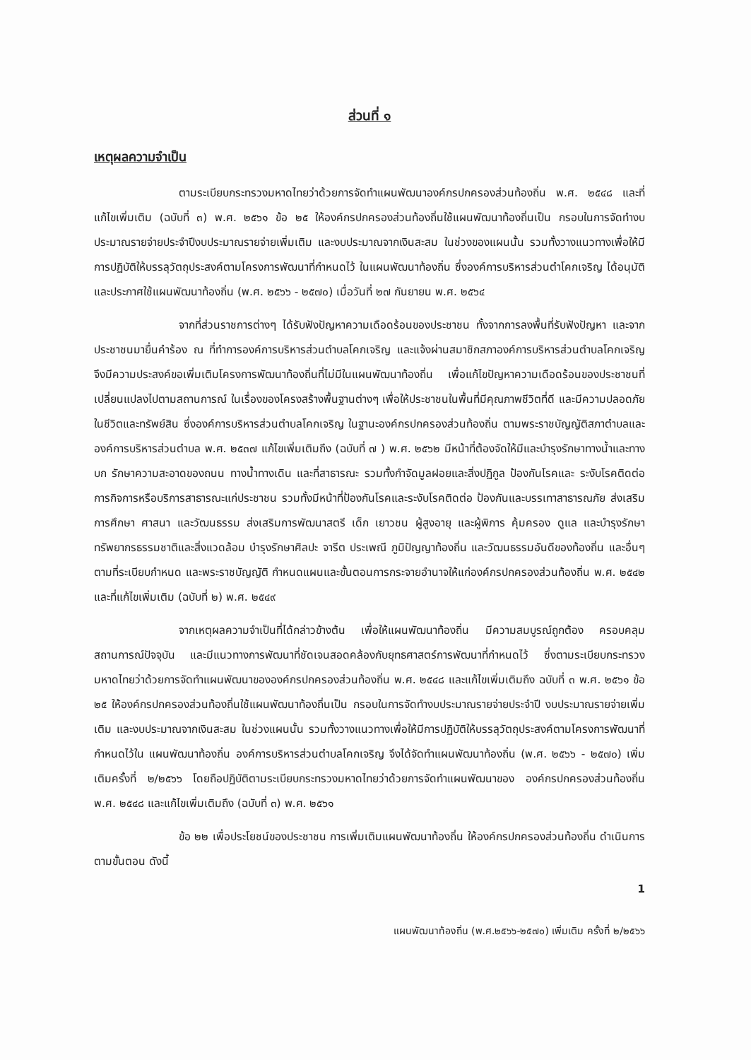ส่วนที่ ๑
เหตุผลความจำเป็น
ตามระเบียบกระทรวงมหาดไทยว่าด้วยการจัดทำแผนพัฒนาองค์กรปกครองส่วนท้องถิ่น พ.ศ. ๒๕๔๘ และที่แก้ไขเพิ่มเติม (ฉบับที่ ๓) พ.ศ. ๒๕๖๑ ข้อ ๒๕ ให้องค์กรปกครองส่วนท้องถิ่นใช้แผนพัฒนาท้องถิ่นเป็น กรอบในการจัดทำงบประมาณรายจ่ายประจำปีงบประมาณรายจ่ายเพิ่มเติม และงบประมาณจากเงินสะสม ในช่วงของแผนนั้น รวมทั้งวางแนวทางเพื่อให้มีการปฏิบัติให้บรรลุวัตถุประสงค์ตามโครงการพัฒนาที่กำหนดไว้ ในแผนพัฒนาท้องถิ่น ซึ่งองค์การบริหารส่วนตำโคกเจริญ ได้อนุมัติและประกาศใช้แผนพัฒนาท้องถิ่น (พ.ศ. ๒๕๖๖ - ๒๕๗๐) เมื่อวันที่ ๒๗ กันยายน พ.ศ. ๒๕๖๔
จากที่ส่วนราชการต่างๆ ได้รับฟังปัญหาความเดือดร้อนของประชาชน ทั้งจากการลงพื้นที่รับฟังปัญหา และจากประชาชนมายื่นคำร้อง ณ ที่ทำการองค์การบริหารส่วนตำบลโคกเจริญ และแจ้งผ่านสมาชิกสภาองค์การบริหารส่วนตำบลโคกเจริญ จึงมีความประสงค์ขอเพิ่มเติมโครงการพัฒนาท้องถิ่นที่ไม่มีในแผนพัฒนาท้องถิ่น เพื่อแก้ไขปัญหาความเดือดร้อนของประชาชนที่เปลี่ยนแปลงไปตามสถานการณ์ ในเรื่องของโครงสร้างพื้นฐานต่างๆ เพื่อให้ประชาชนในพื้นที่มีคุณภาพชีวิตที่ดี และมีความปลอดภัยในชีวิตและทรัพย์สิน ซึ่งองค์การบริหารส่วนตำบลโคกเจริญ ในฐานะองค์กรปกครองส่วนท้องถิ่น ตามพระราชบัญญัติสภาตำบลและองค์การบริหารส่วนตำบล พ.ศ. ๒๕๓๗ แก้ไขเพิ่มเติมถึง (ฉบับที่ ๗ ) พ.ศ. ๒๕๖๒ มีหน้าที่ต้องจัดให้มีและบำรุงรักษาทางน้ำและทางบก รักษาความสะอาดของถนน ทางน้ำทางเดิน และที่สาธารณะ รวมทั้งกำจัดมูลฝอยและสิ่งปฏิกูล ป้องกันโรคและ ระงับโรคติดต่อ การกิจการหรือบริการสาธารณะแก่ประชาชน รวมทั้งมีหน้าที่ป้องกันโรคและระงับโรคติดต่อ ป้องกันและบรรเทาสาธารณภัย ส่งเสริมการศึกษา ศาสนา และวัฒนธรรม ส่งเสริมการพัฒนาสตรี เด็ก เยาวชน ผู้สูงอายุ และผู้พิการ คุ้มครอง ดูแล และบำรุงรักษาทรัพยากรธรรมชาติและสิ่งแวดล้อม บำรุงรักษาศิลปะ จารีต ประเพณี ภูมิปัญญาท้องถิ่น และวัฒนธรรมอันดีของท้องถิ่น และอื่นๆตามที่ระเบียบกำหนด และพระราชบัญญัติ กำหนดแผนและขั้นตอนการกระจายอำนาจให้แก่องค์กรปกครองส่วนท้องถิ่น พ.ศ. ๒๕๔๒ และที่แก้ไขเพิ่มเติม (ฉบับที่ ๒) พ.ศ. ๒๕๔๙
จากเหตุผลความจำเป็นที่ได้กล่าวข้างต้น เพื่อให้แผนพัฒนาท้องถิ่น มีความสมบูรณ์ถูกต้อง ครอบคลุม สถานการณ์ปัจจุบัน และมีแนวทางการพัฒนาที่ชัดเจนสอดคล้องกับยุทธศาสตร์การพัฒนาที่กำหนดไว้ ซึ่งตามระเบียบกระทรวงมหาดไทยว่าด้วยการจัดทำแผนพัฒนาขององค์กรปกครองส่วนท้องถิ่น พ.ศ. ๒๕๔๘ และแก้ไขเพิ่มเติมถึง ฉบับที่ ๓ พ.ศ. ๒๕๖๑ ข้อ ๒๕ ให้องค์กรปกครองส่วนท้องถิ่นใช้แผนพัฒนาท้องถิ่นเป็น กรอบในการจัดทำงบประมาณรายจ่ายประจำปี งบประมาณรายจ่ายเพิ่มเติม และงบประมาณจากเงินสะสม ในช่วงแผนนั้น รวมทั้งวางแนวทางเพื่อให้มีการปฏิบัติให้บรรลุวัตถุประสงค์ตามโครงการพัฒนาที่กำหนดไว้ใน แผนพัฒนาท้องถิ่น องค์การบริหารส่วนตำบลโคกเจริญ จึงได้จัดทำแผนพัฒนาท้องถิ่น (พ.ศ. ๒๕๖๖ - ๒๕๗๐) เพิ่มเติมครั้งที่ ๒/๒๕๖๖ โดยถือปฏิบัติตามระเบียบกระทรวงมหาดไทยว่าด้วยการจัดทำแผนพัฒนาของ องค์กรปกครองส่วนท้องถิ่น พ.ศ. ๒๕๔๘ และแก้ไขเพิ่มเติมถึง (ฉบับที่ ๓) พ.ศ. ๒๕๖๑
ข้อ ๒๒ เพื่อประโยชน์ของประชาชน การเพิ่มเติมแผนพัฒนาท้องถิ่น ให้องค์กรปกครองส่วนท้องถิ่น ดำเนินการตามขั้นตอน ดังนี้
1
แผนพัฒนาท้องถิ่น (พ.ศ.๒๕๖๖-๒๕๗๐) เพิ่มเติม ครั้งที่ ๒/๒๕๖๖